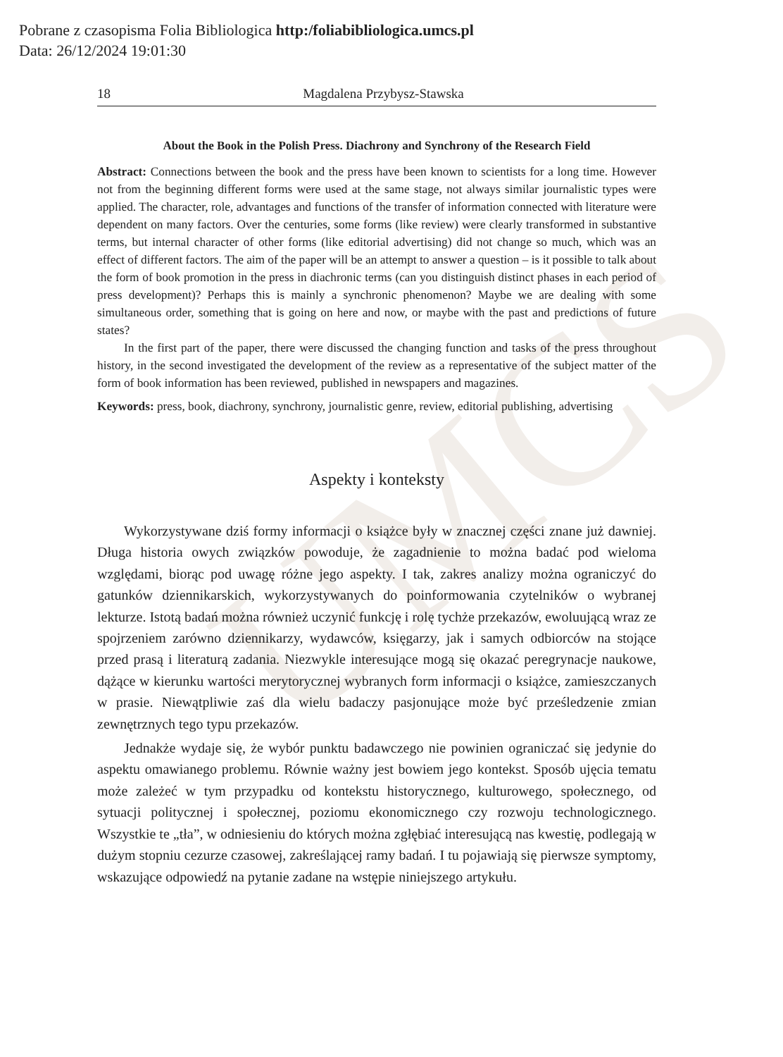UMCS
Pobrane z czasopisma Folia Bibliologica http:/foliabibliologica.umcs.pl
Data: 26/12/2024 19:01:30
18 Magdalena Przybysz-Stawska
About the Book in the Polish Press. Diachrony and Synchrony of the Research Field
Abstract: Connections between the book and the press have been known to scientists for a long time. However not from the beginning different forms were used at the same stage, not always similar journalistic types were applied. The character, role, advantages and functions of the transfer of information connected with literature were dependent on many factors. Over the centuries, some forms (like review) were clearly transformed in substantive terms, but internal character of other forms (like editorial advertising) did not change so much, which was an effect of different factors. The aim of the paper will be an attempt to answer a question – is it possible to talk about the form of book promotion in the press in diachronic terms (can you distinguish distinct phases in each period of press development)? Perhaps this is mainly a synchronic phenomenon? Maybe we are dealing with some simultaneous order, something that is going on here and now, or maybe with the past and predictions of future states?
In the first part of the paper, there were discussed the changing function and tasks of the press throughout history, in the second investigated the development of the review as a representative of the subject matter of the form of book information has been reviewed, published in newspapers and magazines.
Keywords: press, book, diachrony, synchrony, journalistic genre, review, editorial publishing, advertising
Aspekty i konteksty
Wykorzystywane dziś formy informacji o książce były w znacznej części znane już dawniej. Długa historia owych związków powoduje, że zagadnienie to można badać pod wieloma względami, biorąc pod uwagę różne jego aspekty. I tak, zakres analizy można ograniczyć do gatunków dziennikarskich, wykorzystywanych do poinformowania czytelników o wybranej lekturze. Istotą badań można również uczynić funkcję i rolę tychże przekazów, ewoluującą wraz ze spojrzeniem zarówno dziennikarzy, wydawców, księgarzy, jak i samych odbiorców na stojące przed prasą i literaturą zadania. Niezwykle interesujące mogą się okazać peregrynacje naukowe, dążące w kierunku wartości merytorycznej wybranych form informacji o książce, zamieszczanych w prasie. Niewątpliwie zaś dla wielu badaczy pasjonujące może być prześledzenie zmian zewnętrznych tego typu przekazów.
Jednakże wydaje się, że wybór punktu badawczego nie powinien ograniczać się jedynie do aspektu omawianego problemu. Równie ważny jest bowiem jego kontekst. Sposób ujęcia tematu może zależeć w tym przypadku od kontekstu historycznego, kulturowego, społecznego, od sytuacji politycznej i społecznej, poziomu ekonomicznego czy rozwoju technologicznego. Wszystkie te „tła”, w odniesieniu do których można zgłębiać interesującą nas kwestię, podlegają w dużym stopniu cezurze czasowej, zakreślającej ramy badań. I tu pojawiają się pierwsze symptomy, wskazujące odpowiedź na pytanie zadane na wstępie niniejszego artykułu.